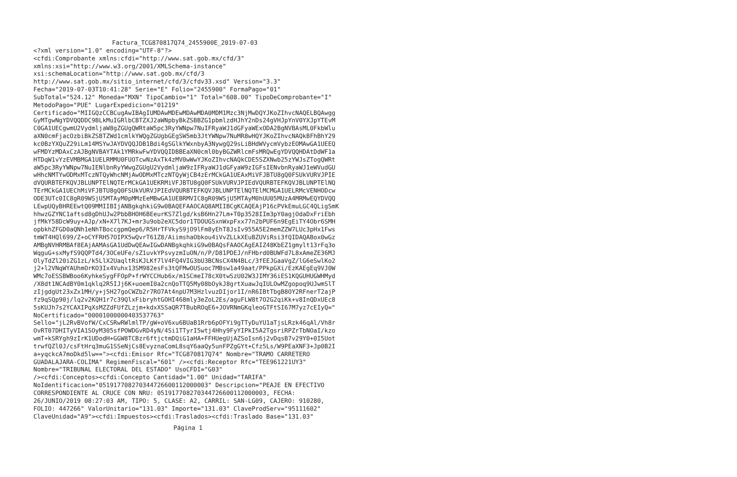Factura_TCG870817Q74_2455900E_2019-07-03
<?xml version="1.0" encoding="UTF-8"?> <cfdi:Comprobante xmlns:cfdi="http://www.sat.gob.mx/cfd/3" xmlns:xsi="http://www.w3.org/2001/XMLSchema-instance" xsi:schemaLocation="http://www.sat.gob.mx/cfd/3 http://www.sat.gob.mx/sitio_internet/cfd/3/cfdv33.xsd" Version="3.3" Fecha="2019-07-03T10:41:28" Serie="E" Folio="2455900" FormaPago="01" SubTotal="524.12" Moneda="MXN" TipoCambio="1" Total="608.00" TipoDeComprobante="I" MetodoPago="PUE" LugarExpedicion="01219" Certificado="MIIGQzCCBCugAwIBAgIUMDAwMDEwMDAwMDA0MDM1Mzc3NjMwDQYJKoZIhvcNAQELBQAwgg GyMTgwNgYDVQQDDC9BLkMuIGRlbCBTZXJ2aWNpbyBkZSBBZG1pbmlzdHJhY2nDs24gVHJpYnV0YXJpYTEvM C0GA1UECgwmU2VydmljaW8gZGUgQWRtaW5pc3RyYWNpw7NuIFRyaWJ1dGFyaWExODA2BgNVBAsML0FkbWlu aXN0cmFjacOzbiBkZSBTZWd1cmlkYWQgZGUgbGEgSW5mb3JtYWNpw7NuMR8wHQYJKoZIhvcNAQkBFhBhY29 kc0BzYXQuZ29iLm14MSYwJAYDVQQJDB1Bdi4gSGlkYWxnbyA3NywgQ29sLiBHdWVycmVybzEOMAwGA1UEEQ wFMDYzMDAxCzAJBgNVBAYTAk1YMRkwFwYDVQQIDBBEaXN0cml0byBGZWRlcmFsMRQwEgYDVQQHDAtDdWF1a HTDqW1vYzEVMBMGA1UELRMMU0FUOTcwNzAxTk4zMV0wWwYJKoZIhvcNAQkCDE5SZXNwb25zYWJsZTogQWRt aW5pc3RyYWNpw7NuIENlbnRyYWwgZGUgU2VydmljaW9zIFRyaWJ1dGFyaW9zIGFsIENvbnRyaWJ1eWVudGU wHhcNMTYwODMxMTczNTQyWhcNMjAwODMxMTczNTQyWjCB4zErMCkGA1UEAxMiVFJBTU8gQ0FSUkVURVJPIE dVQURBTEFKQVJBLUNPTElNQTErMCkGA1UEKRMiVFJBTU8gQ0FSUkVURVJPIEdVQURBTEFKQVJBLUNPTElNQ TErMCkGA1UEChMiVFJBTU8gQ0FSUkVURVJPIEdVQURBTEFKQVJBLUNPTElNQTElMCMGA1UELRMcVENHODcw ODE3UTc0IC8gR09WSjU5MTAyM0pMMzEeMBwGA1UEBRMVIC8gR09WSjU5MTAyM0hUU05MUzA4MRMwEQYDVQQ LEwpUQyBHREEwtQ09MMIIBIjANBgkqhkiG9w0BAQEFAAOCAQ8AMIIBCgKCAQEAjP16cPVkEmuLGC4QLigSmK hhwzGZYNC1aftsd8gDhUJw2PbbBHOH6BEeurKS7Zlgd/ksB6Hn27Lm+T0p3528IIm3pY0agjOdaDxFriEbh jfMkY58DcW9uy+AJp/xN+X7l7KJ+mr3u9ob2eXC5dor1TDOUGSxnWxpFxx77n2bPUF6n9EgEiTY4Obr6SMH opbkhZFGD0aQNh1eNhTBoccgpmQep6/R5HrTFVkyS9jO9lFm8yEhT8JsIv955A5E2memZZW7LUc3pHx1Fws tmWT4HQl699/Z+oCYFRH57OIPX5wQvrT61Z8/AiimshaObkou4iVvZLLkXEuBZUViRsi3fQIDAQABox0wGz AMBgNVHRMBAf8EAjAAMAsGA1UdDwQEAwIGwDANBgkqhkiG9w0BAQsFAAOCAgEAIZ48KbEZ1gmylt13rFq3o WqguG+sxMyfS9QQPTd4/3OCeUFe/sZ1uvkYPsvyzmIuON/n/P/D81PDEJ/nFHbrd0BUWFd7L8xAmeZE36MJ OlyTdZl20iZG1zL/k5LlX2UaqltRiKJLKf7lV4FQ4VIG3bU3BCNsCX4N4BLc/3fEEJGaaVgZ/lG6eSwlKo2 j2+l2VNqWYAUhmOrKO3Ix4Vuhx13SM982esFs3tQFMwOUSuoc7MBsw1a49aat/PPkpGXi/EzKAEgEq9VJ0W WMc7oESSBWBoo6KyhkeSygFFOpP+frWYCCHub6x/m1SCmeI78cX0twSzU02W3JIMY36iES1KQGUHUGWHMyd /X8dt1NCAdBY0m1qklq2R5IJj6K+uoemI0a2cnQoTTQ5My08bOykJ8grtXuawJqIULOwMZgopoq9UJwmSlT zIjgdgUt23xZx1MH/y+j5H27goCWZb2r7RO7At4npU7M3HzlvuzDIjor1I/nR6IBtTbgB8OY2RFnerT2ajP fz9qSQp90j/lq2v2KQH1r7c39QlxFibryhtGOHI468mly3eZoL2Es/aguFLW8t7O2G2qiKk+v8InQDxUEc8 5sKUJh7s2YCAXIPqXsMZZdFUfZLzjm+kdxXSSaQR7TBubROqE6+JOVRNmGKqleoGTFtSI67M7yz7cEIyQ=" NoCertificado="00001000000403537763" Sello="jL2RvBVofW/CxCSRwRWlmlTP/gW+oV6xu6BUaB1Rrb6pOFYi9gTTyDuYU1aTjsLRzk46qAl/Vh8r OvRT07DHITyVIA1SOyM305sfPOWDGvRD4yN/4Si1TTyrI5wtj4Hhy9FyYIPkI5A2TgsriRPZrTbNOaI/kzo wmT+kSRYgh9zIrK1UDodH+GGW8TCBzr6ftjctmDQiG1aHA+FFHUegUjAZSoIsn6j2vDqsB7v29Y0+0I5Uot trwfQZl0J/csFtHrq3muG1SSeNjCs8EvyznaComL8sqY6aaQy5unFPZgGYt+Cfz5Ls/W9PEaXNF3+Jp0B2I a+yqckcA7moDkd5lw=="><cfdi:Emisor Rfc="TCG870817Q74" Nombre="TRAMO CARRETERO GUADALAJARA-COLIMA" RegimenFiscal="601" /><cfdi:Receptor Rfc="TEE961221UY3" Nombre="TRIBUNAL ELECTORAL DEL ESTADO" UsoCFDI="G03" /><cfdi:Conceptos><cfdi:Concepto Cantidad="1.00" Unidad="TARIFA" NoIdentificacion="051917708270344726600112000003" Descripcion="PEAJE EN EFECTIVO CORRESPONDIENTE AL CRUCE CON NRU: 051917708270344726600112000003, FECHA: 26/JUNIO/2019 08:27:03 AM, TIPO: 5, CLASE: A2, CARRIL: SAN-LG09, CAJERO: 910280, FOLIO: 447266" ValorUnitario="131.03" Importe="131.03" ClaveProdServ="95111602" ClaveUnidad="A9"><cfdi:Impuestos><cfdi:Traslados><cfdi:Traslado Base="131.03"
Página 1